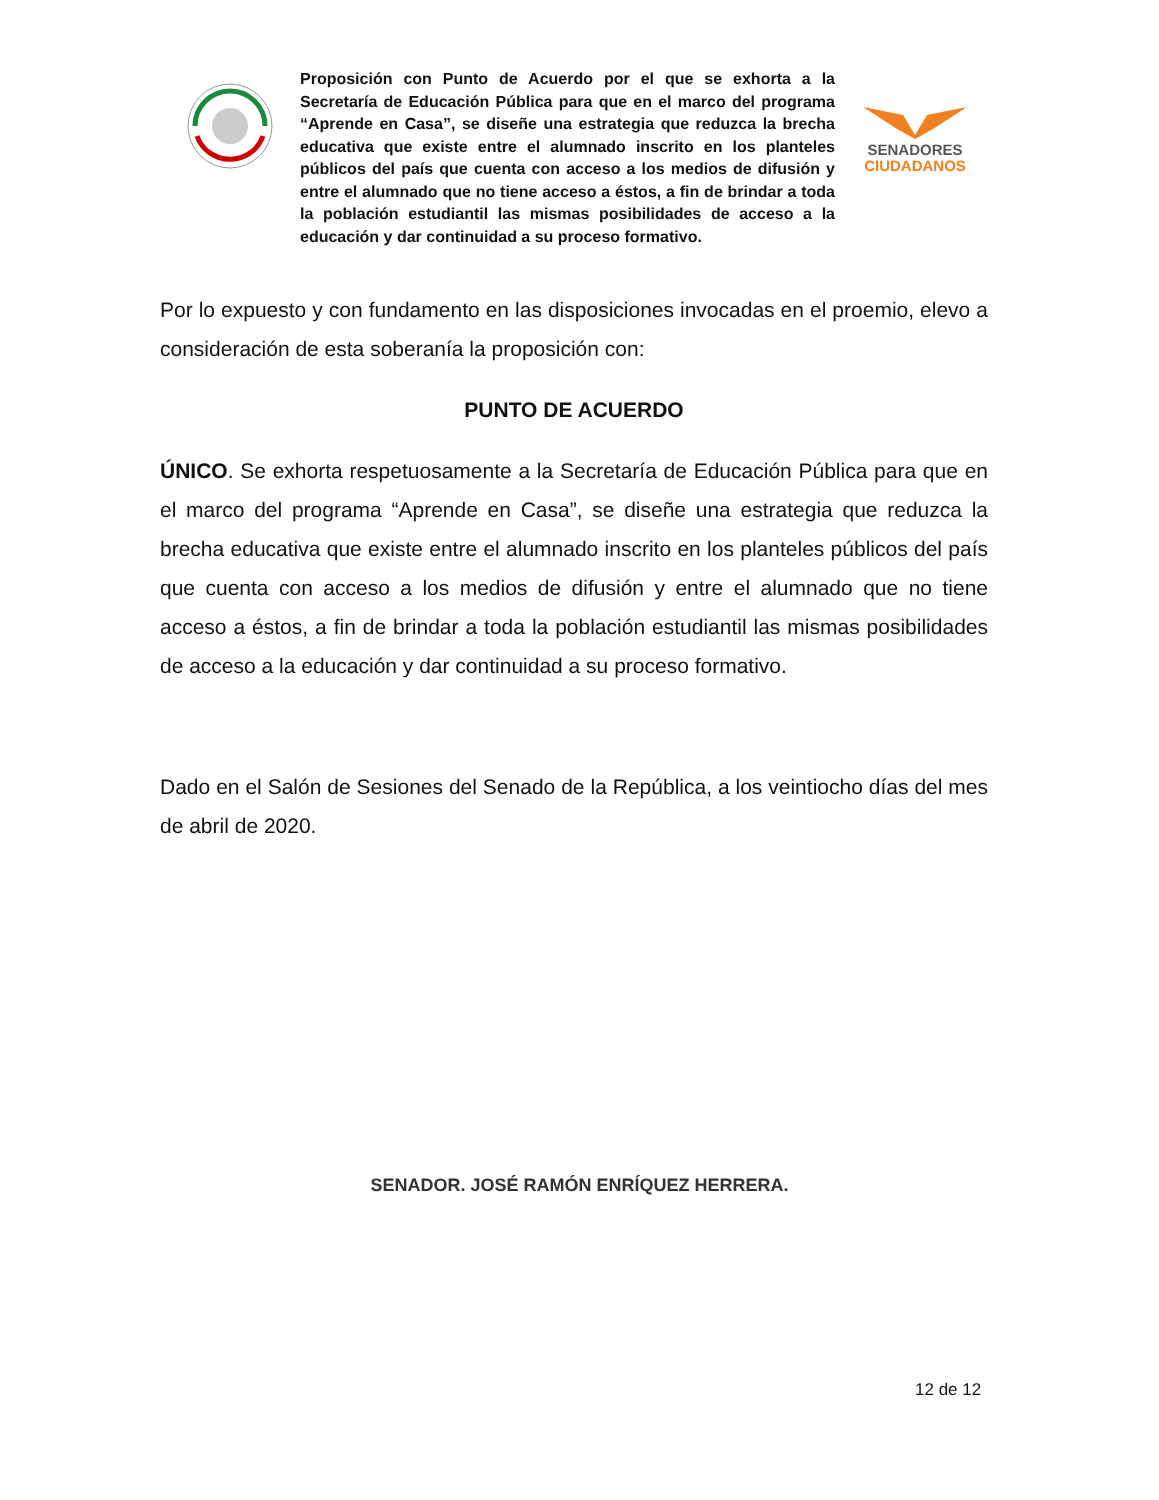Proposición con Punto de Acuerdo por el que se exhorta a la Secretaría de Educación Pública para que en el marco del programa “Aprende en Casa”, se diseñe una estrategia que reduzca la brecha educativa que existe entre el alumnado inscrito en los planteles públicos del país que cuenta con acceso a los medios de difusión y entre el alumnado que no tiene acceso a éstos, a fin de brindar a toda la población estudiantil las mismas posibilidades de acceso a la educación y dar continuidad a su proceso formativo.
SENADORES
CIUDADANOS
Por lo expuesto y con fundamento en las disposiciones invocadas en el proemio, elevo a consideración de esta soberanía la proposición con:
PUNTO DE ACUERDO
ÚNICO. Se exhorta respetuosamente a la Secretaría de Educación Pública para que en el marco del programa “Aprende en Casa”, se diseñe una estrategia que reduzca la brecha educativa que existe entre el alumnado inscrito en los planteles públicos del país que cuenta con acceso a los medios de difusión y entre el alumnado que no tiene acceso a éstos, a fin de brindar a toda la población estudiantil las mismas posibilidades de acceso a la educación y dar continuidad a su proceso formativo.
Dado en el Salón de Sesiones del Senado de la República, a los veintiocho días del mes de abril de 2020.
SENADOR. JOSÉ RAMÓN ENRÍQUEZ HERRERA.
12 de 12